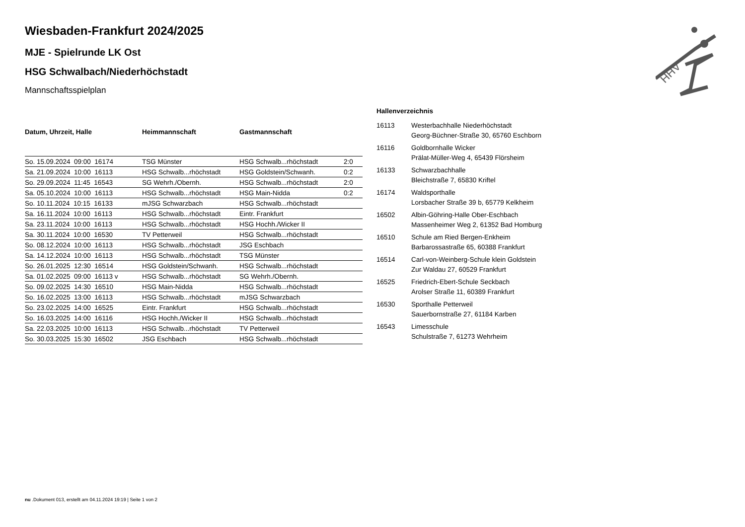HHV
Wiesbaden-Frankfurt 2024/2025
MJE - Spielrunde LK Ost
HSG Schwalbach/Niederhöchstadt
Mannschaftsspielplan
| Datum, Uhrzeit, Halle | Heimmannschaft | Gastmannschaft | |
| --- | --- | --- | --- |
| So. 15.09.2024 09:00 16174 | TSG Münster | HSG Schwalb...rhöchstadt | 2:0 |
| Sa. 21.09.2024 10:00 16113 | HSG Schwalb...rhöchstadt | HSG Goldstein/Schwanh. | 0:2 |
| So. 29.09.2024 11:45 16543 | SG Wehrh./Obernh. | HSG Schwalb...rhöchstadt | 2:0 |
| Sa. 05.10.2024 10:00 16113 | HSG Schwalb...rhöchstadt | HSG Main-Nidda | 0:2 |
| So. 10.11.2024 10:15 16133 | mJSG Schwarzbach | HSG Schwalb...rhöchstadt | |
| Sa. 16.11.2024 10:00 16113 | HSG Schwalb...rhöchstadt | Eintr. Frankfurt | |
| Sa. 23.11.2024 10:00 16113 | HSG Schwalb...rhöchstadt | HSG Hochh./Wicker II | |
| Sa. 30.11.2024 10:00 16530 | TV Petterweil | HSG Schwalb...rhöchstadt | |
| So. 08.12.2024 10:00 16113 | HSG Schwalb...rhöchstadt | JSG Eschbach | |
| Sa. 14.12.2024 10:00 16113 | HSG Schwalb...rhöchstadt | TSG Münster | |
| So. 26.01.2025 12:30 16514 | HSG Goldstein/Schwanh. | HSG Schwalb...rhöchstadt | |
| Sa. 01.02.2025 09:00 16113 v | HSG Schwalb...rhöchstadt | SG Wehrh./Obernh. | |
| So. 09.02.2025 14:30 16510 | HSG Main-Nidda | HSG Schwalb...rhöchstadt | |
| So. 16.02.2025 13:00 16113 | HSG Schwalb...rhöchstadt | mJSG Schwarzbach | |
| So. 23.02.2025 14:00 16525 | Eintr. Frankfurt | HSG Schwalb...rhöchstadt | |
| So. 16.03.2025 14:00 16116 | HSG Hochh./Wicker II | HSG Schwalb...rhöchstadt | |
| Sa. 22.03.2025 10:00 16113 | HSG Schwalb...rhöchstadt | TV Petterweil | |
| So. 30.03.2025 15:30 16502 | JSG Eschbach | HSG Schwalb...rhöchstadt | |
Hallenverzeichnis
| 16113 | Westerbachhalle Niederhöchstadt |
| | Georg-Büchner-Straße 30, 65760 Eschborn |
| 16116 | Goldbornhalle Wicker |
| | Prälat-Müller-Weg 4, 65439 Flörsheim |
| 16133 | Schwarzbachhalle |
| | Bleichstraße 7, 65830 Kriftel |
| 16174 | Waldsporthalle |
| | Lorsbacher Straße 39 b, 65779 Kelkheim |
| 16502 | Albin-Göhring-Halle Ober-Eschbach |
| | Massenheimer Weg 2, 61352 Bad Homburg |
| 16510 | Schule am Ried Bergen-Enkheim |
| | Barbarossastraße 65, 60388 Frankfurt |
| 16514 | Carl-von-Weinberg-Schule klein Goldstein |
| | Zur Waldau 27, 60529 Frankfurt |
| 16525 | Friedrich-Ebert-Schule Seckbach |
| | Arolser Straße 11, 60389 Frankfurt |
| 16530 | Sporthalle Petterweil |
| | Sauerbornstraße 27, 61184 Karben |
| 16543 | Limesschule |
| | Schulstraße 7, 61273 Wehrheim |
nu .Dokument 013, erstellt am 04.11.2024 19:19 | Seite 1 von 2